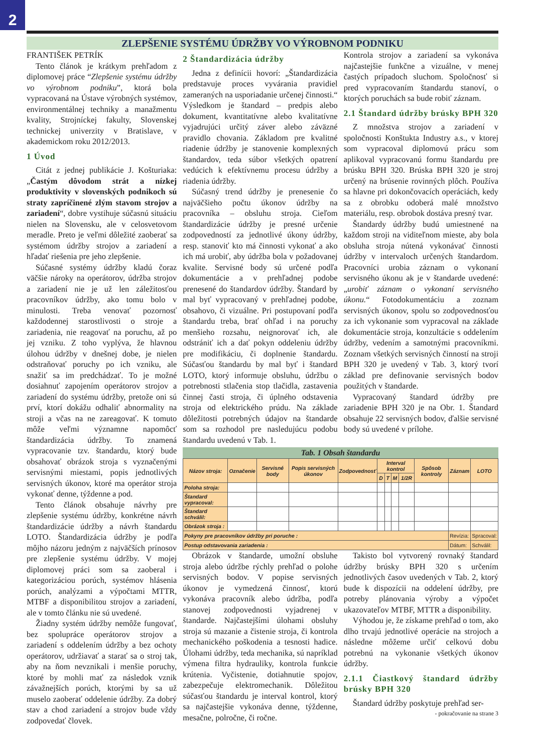2
ZLEPŠENIE SYSTÉMU ÚDRŽBY VO VÝROBNOM PODNIKU
FRANTIŠEK PETRÍK
Tento článok je krátkym prehľadom z diplomovej práce “Zlepšenie systému údržby vo výrobnom podniku”, ktorá bola vypracovaná na Ústave výrobných systémov, environmentálnej techniky a manažmentu kvality, Strojníckej fakulty, Slovenskej technickej univerzity v Bratislave, v akademickom roku 2012/2013.
1 Úvod
Citát z jednej publikácie J. Košturiaka: „Častým dôvodom strát a nízkej produktivity v slovenských podnikoch sú straty zapríčinené zlým stavom strojov a zariadení“, dobre vystihuje súčasnú situáciu nielen na Slovensku, ale v celosvetovom meradle. Preto je veľmi dôležité zaoberať sa systémom údržby strojov a zariadení a hľadať riešenia pre jeho zlepšenie.
Súčasné systémy údržby kladú čoraz väčšie nároky na operátorov, údržba strojov a zariadení nie je už len záležitosťou pracovníkov údržby, ako tomu bolo v minulosti. Treba venovať pozornosť každodennej starostlivosti o stroje a zariadenia, nie reagovať na poruchu, až po jej vzniku. Z toho vyplýva, že hlavnou úlohou údržby v dnešnej dobe, je nielen odstraňovať poruchy po ich vzniku, ale snažiť sa im predchádzať. To je možné dosiahnuť zapojením operátorov strojov a zariadení do systému údržby, pretože oni sú prví, ktorí dokážu odhaliť abnormality na stroji a včas na ne zareagovať. K tomuto môže veľmi významne napomôcť štandardizácia údržby. To znamená vypracovanie tzv. štandardu, ktorý bude obsahovať obrázok stroja s vyznačenými servisnými miestami, popis jednotlivých servisných úkonov, ktoré ma operátor stroja vykonať denne, týždenne a pod.
Tento článok obsahuje návrhy pre zlepšenie systému údržby, konkrétne návrh štandardizácie údržby a návrh štandardu LOTO. Štandardizácia údržby je podľa môjho názoru jedným z najväčších prínosov pre zlepšenie systému údržby. V mojej diplomovej práci som sa zaoberal i kategorizáciou porúch, systémov hlásenia porúch, analýzami a výpočtami MTTR, MTBF a disponibilitou strojov a zariadení, ale v tomto článku nie sú uvedené.
Žiadny systém údržby nemôže fungovať, bez spolupráce operátorov strojov a zariadení s oddelením údržby a bez ochoty operátorov, udržiavať a starať sa o stroj tak, aby na ňom nevznikali i menšie poruchy, ktoré by mohli mať za následok vznik závažnejších porúch, ktorými by sa už muselo zaoberať oddelenie údržby. Za dobrý stav a chod zariadení a strojov bude vždy zodpovedať človek.
2 Štandardizácia údržby
Jedna z definícii hovorí: „Štandardizácia predstavuje proces vyvárania pravidiel zameraných na usporiadanie určenej činnosti.“ Výsledkom je štandard – predpis alebo dokument, kvantitatívne alebo kvalitatívne vyjadrujúci určitý záver alebo záväzné pravidlo chovania. Základom pre kvalitné riadenie údržby je stanovenie komplexných štandardov, teda súbor všetkých opatrení vedúcich k efektívnemu procesu údržby a riadenia údržby.
Súčasný trend údržby je prenesenie čo najväčšieho počtu úkonov údržby na pracovníka – obsluhu stroja. Cieľom štandardizácie údržby je presné určenie zodpovedností za jednotlivé úkony údržby, resp. stanoviť kto má činnosti vykonať a ako ich má urobiť, aby údržba bola v požadovanej kvalite. Servisné body sú určené podľa dokumentácie a v prehľadnej podobe prenesené do štandardov údržby. Štandard by mal byť vypracovaný v prehľadnej podobe, obsahovo, či vizuálne. Pri postupovaní podľa štandardu treba, brať ohľad i na poruchy menšieho rozsahu, neignorovať ich, ale odstrániť ich a dať pokyn oddeleniu údržby pre modifikáciu, či doplnenie štandardu. Súčasťou štandardu by mal byť i štandard LOTO, ktorý informuje obsluhu, údržbu o potrebnosti stlačenia stop tlačidla, zastavenia činnej časti stroja, či úplného odstavenia stroja od elektrického prúdu. Na základe dôležitosti potrebných údajov na štandarde som sa rozhodol pre nasledujúcu podobu štandardu uvedenú v Tab. 1.
Kontrola strojov a zariadení sa vykonáva najčastejšie funkčne a vizuálne, v menej častých prípadoch sluchom. Spoločnosť si pred vypracovaním štandardu stanoví, o ktorých poruchách sa bude robiť záznam.
2.1 Štandard údržby brúsky BPH 320
Z množstva strojov a zariadení v spoločnosti Konštukta Industry a.s., v ktorej som vypracoval diplomovú prácu som aplikoval vypracovanú formu štandardu pre brúsku BPH 320. Brúska BPH 320 je stroj určený na brúsenie rovinných plôch. Používa sa hlavne pri dokončovacích operáciách, kedy sa z obrobku odoberá malé množstvo materiálu, resp. obrobok dostáva presný tvar.
Štandardy údržby budú umiestnené na každom stroji na viditeľnom mieste, aby bola obsluha stroja nútená vykonávať činnosti údržby v intervaloch určených štandardom. Pracovníci urobia záznam o vykonaní servisného úkonu ak je v štandarde uvedené: „urobiť záznam o vykonaní servisného úkonu.“ Fotodokumentáciu a zoznam servisných úkonov, spolu so zodpovednosťou za ich vykonanie som vypracoval na základe dokumentácie stroja, konzultácie s oddelením údržby, vedením a samotnými pracovníkmi. Zoznam všetkých servisných činností na stroji BPH 320 je uvedený v Tab. 3, ktorý tvorí základ pre definovanie servisných bodov použitých v štandarde.
Vypracovaný štandard údržby pre zariadenie BPH 320 je na Obr. 1. Štandard obsahuje 22 servisných bodov, ďalšie servisné body sú uvedené v prílohe.
Tab. 1 Obsah štandardu
| Názov stroja: | Označenie | Servisné body | Popis servisných úkonov | Zodpovednosť | Interval kontrol | | | | Spôsob kontroly | Záznam | LOTO |
| --- | --- | --- | --- | --- | --- | --- | --- | --- | --- | --- | --- |
| | | | | | D | T | M | 1/2R | | | |
| Poloha stroja: | | | | | | | | | | | |
| Štandard vypracoval: | | | | | | | | | | | |
| Štandard schválil: | | | | | | | | | | | |
| Obrázok stroja : | | | | | | | | | | | |
| Pokyny pre pracovníkov údržby pri poruche : | | | | | | | | | | Revízia: | Spracoval: |
| Postup odstavovania zariadenia : | | | | | | | | | | Dátum: | Schválil: |
Obrázok v štandarde, umožní obsluhe stroja alebo údržbe rýchly prehľad o polohe servisných bodov. V popise servisných úkonov je vymedzená činnosť, ktorú vykonáva pracovník alebo údržba, podľa stanovej zodpovednosti vyjadrenej v štandarde. Najčastejšími úlohami obsluhy stroja sú mazanie a čistenie stroja, či kontrola mechanického poškodenia a tesnosti hadice. Úlohami údržby, teda mechanika, sú napríklad výmena filtra hydrauliky, kontrola funkcie krútenia. Vyčistenie, dotiahnutie spojov, zabezpečuje elektromechanik. Dôležitou súčasťou štandardu je interval kontrol, ktorý sa najčastejšie vykonáva denne, týždenne, mesačne, polročne, či ročne.
Takisto bol vytvorený rovnaký štandard údržby brúsky BPH 320 s určením jednotlivých časov uvedených v Tab. 2, ktorý bude k dispozícii na oddelení údržby, pre potreby plánovania výroby a výpočet ukazovateľov MTBF, MTTR a disponibility.
Výhodou je, že získame prehľad o tom, ako dlho trvajú jednotlivé operácie na strojoch a následne môžeme určiť celkovú dobu potrebnú na vykonanie všetkých úkonov údržby.
2.1.1 Čiastkový štandard údržby brúsky BPH 320
Štandard údržby poskytuje prehľad ser-
- pokračovanie na strane 3